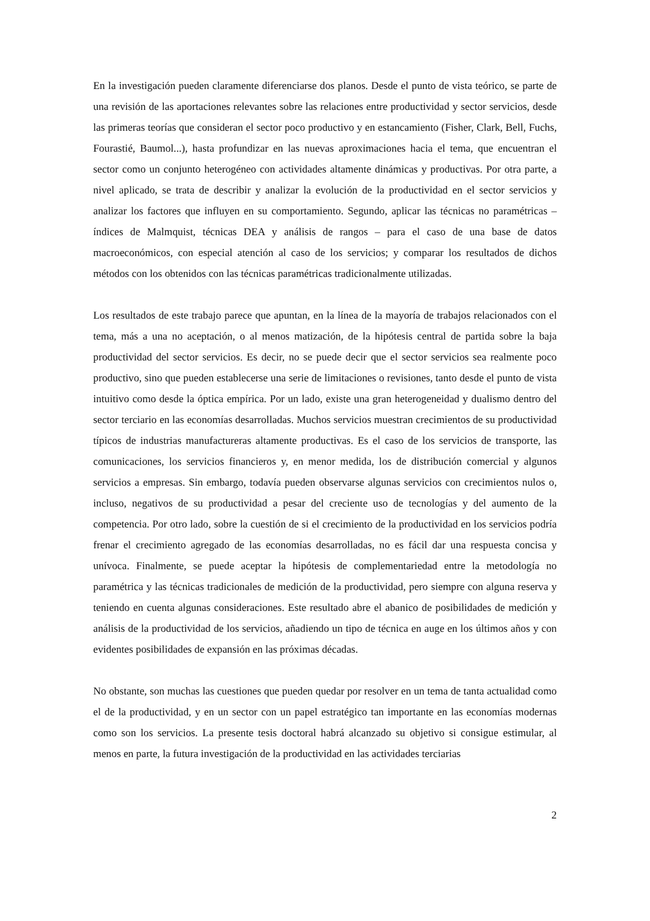En la investigación pueden claramente diferenciarse dos planos. Desde el punto de vista teórico, se parte de una revisión de las aportaciones relevantes sobre las relaciones entre productividad y sector servicios, desde las primeras teorías que consideran el sector poco productivo y en estancamiento (Fisher, Clark, Bell, Fuchs, Fourastié, Baumol...), hasta profundizar en las nuevas aproximaciones hacia el tema, que encuentran el sector como un conjunto heterogéneo con actividades altamente dinámicas y productivas. Por otra parte, a nivel aplicado, se trata de describir y analizar la evolución de la productividad en el sector servicios y analizar los factores que influyen en su comportamiento. Segundo, aplicar las técnicas no paramétricas – índices de Malmquist, técnicas DEA y análisis de rangos – para el caso de una base de datos macroeconómicos, con especial atención al caso de los servicios; y comparar los resultados de dichos métodos con los obtenidos con las técnicas paramétricas tradicionalmente utilizadas.
Los resultados de este trabajo parece que apuntan, en la línea de la mayoría de trabajos relacionados con el tema, más a una no aceptación, o al menos matización, de la hipótesis central de partida sobre la baja productividad del sector servicios. Es decir, no se puede decir que el sector servicios sea realmente poco productivo, sino que pueden establecerse una serie de limitaciones o revisiones, tanto desde el punto de vista intuitivo como desde la óptica empírica. Por un lado, existe una gran heterogeneidad y dualismo dentro del sector terciario en las economías desarrolladas. Muchos servicios muestran crecimientos de su productividad típicos de industrias manufactureras altamente productivas. Es el caso de los servicios de transporte, las comunicaciones, los servicios financieros y, en menor medida, los de distribución comercial y algunos servicios a empresas. Sin embargo, todavía pueden observarse algunas servicios con crecimientos nulos o, incluso, negativos de su productividad a pesar del creciente uso de tecnologías y del aumento de la competencia. Por otro lado, sobre la cuestión de si el crecimiento de la productividad en los servicios podría frenar el crecimiento agregado de las economías desarrolladas, no es fácil dar una respuesta concisa y unívoca. Finalmente, se puede aceptar la hipótesis de complementariedad entre la metodología no paramétrica y las técnicas tradicionales de medición de la productividad, pero siempre con alguna reserva y teniendo en cuenta algunas consideraciones. Este resultado abre el abanico de posibilidades de medición y análisis de la productividad de los servicios, añadiendo un tipo de técnica en auge en los últimos años y con evidentes posibilidades de expansión en las próximas décadas.
No obstante, son muchas las cuestiones que pueden quedar por resolver en un tema de tanta actualidad como el de la productividad, y en un sector con un papel estratégico tan importante en las economías modernas como son los servicios. La presente tesis doctoral habrá alcanzado su objetivo si consigue estimular, al menos en parte, la futura investigación de la productividad en las actividades terciarias
2